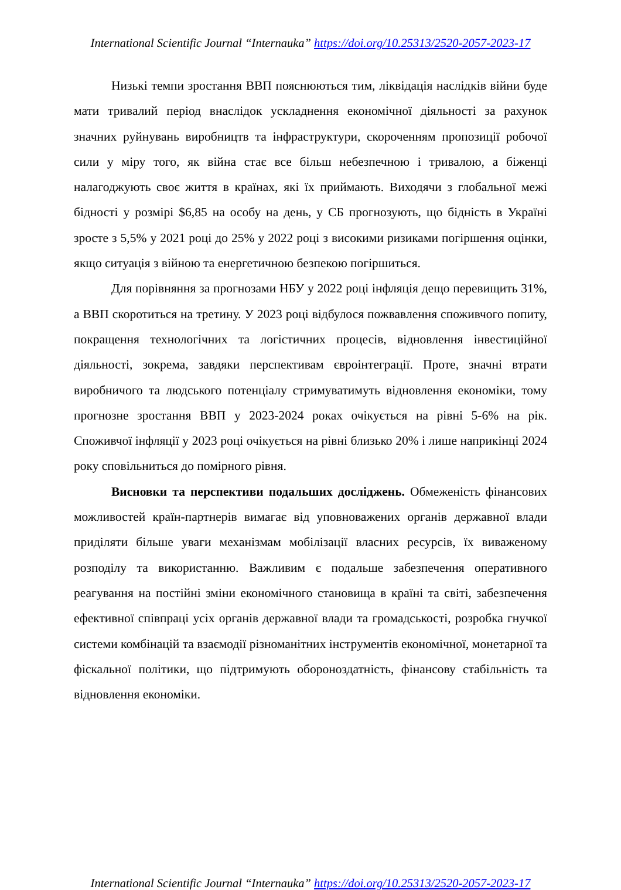International Scientific Journal “Internauka” https://doi.org/10.25313/2520-2057-2023-17
Низькі темпи зростання ВВП пояснюються тим, ліквідація наслідків війни буде мати тривалий період внаслідок ускладнення економічної діяльності за рахунок значних руйнувань виробництв та інфраструктури, скороченням пропозиції робочої сили у міру того, як війна стає все більш небезпечною і тривалою, а біженці налагоджують своє життя в країнах, які їх приймають. Виходячи з глобальної межі бідності у розмірі $6,85 на особу на день, у СБ прогнозують, що бідність в Україні зросте з 5,5% у 2021 році до 25% у 2022 році з високими ризиками погіршення оцінки, якщо ситуація з війною та енергетичною безпекою погіршиться.
Для порівняння за прогнозами НБУ у 2022 році інфляція дещо перевищить 31%, а ВВП скоротиться на третину. У 2023 році відбулося пожвавлення споживчого попиту, покращення технологічних та логістичних процесів, відновлення інвестиційної діяльності, зокрема, завдяки перспективам євроінтеграції. Проте, значні втрати виробничого та людського потенціалу стримуватимуть відновлення економіки, тому прогнозне зростання ВВП у 2023-2024 роках очікується на рівні 5-6% на рік. Споживчої інфляції у 2023 році очікується на рівні близько 20% і лише наприкінці 2024 року сповільниться до помірного рівня.
Висновки та перспективи подальших досліджень. Обмеженість фінансових можливостей країн-партнерів вимагає від уповноважених органів державної влади приділяти більше уваги механізмам мобілізації власних ресурсів, їх виваженому розподілу та використанню. Важливим є подальше забезпечення оперативного реагування на постійні зміни економічного становища в країні та світі, забезпечення ефективної співпраці усіх органів державної влади та громадськості, розробка гнучкої системи комбінацій та взаємодії різноманітних інструментів економічної, монетарної та фіскальної політики, що підтримують обороноздатність, фінансову стабільність та відновлення економіки.
International Scientific Journal “Internauka” https://doi.org/10.25313/2520-2057-2023-17